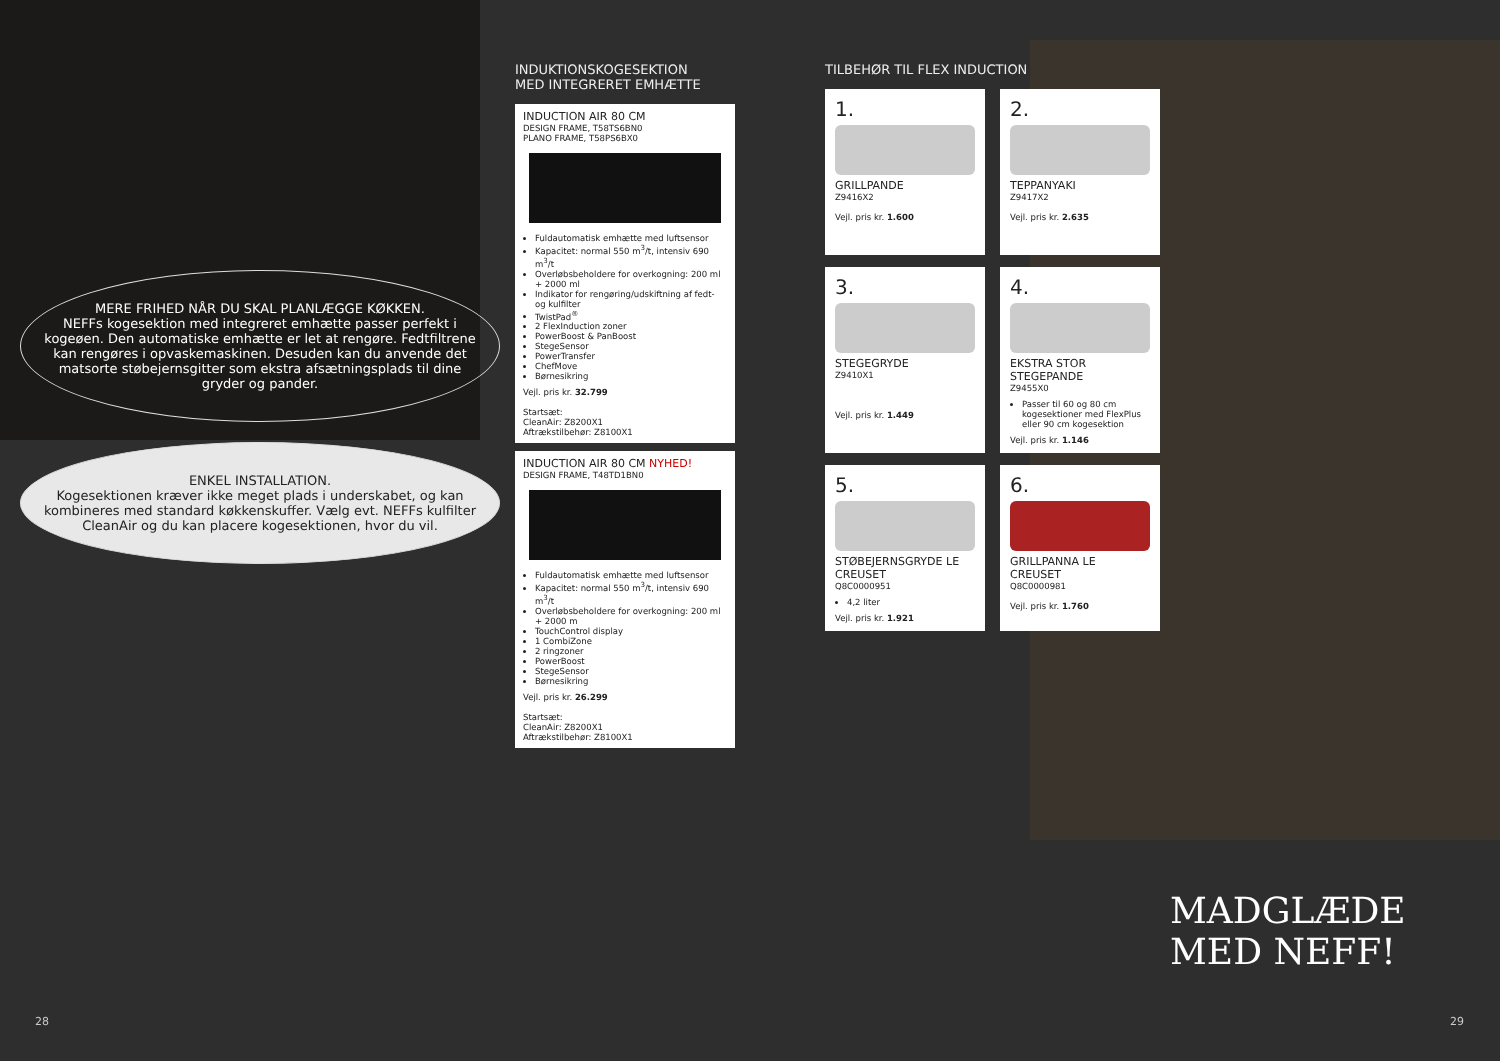MERE FRIHED NÅR DU SKAL PLANLÆGGE KØKKEN.
NEFFs kogesektion med integreret emhætte passer perfekt i kogeøen. Den automatiske emhætte er let at rengøre. Fedtfiltrene kan rengøres i opvaskemaskinen. Desuden kan du anvende det matsorte støbejernsgitter som ekstra afsætningsplads til dine gryder og pander.
ENKEL INSTALLATION.
Kogesektionen kræver ikke meget plads i underskabet, og kan kombineres med standard køkkenskuffer. Vælg evt. NEFFs kulfilter CleanAir og du kan placere kogesektionen, hvor du vil.
INDUKTIONSKOGESEKTION
MED INTEGRERET EMHÆTTE
INDUCTION AIR 80 CM
DESIGN FRAME, T58TS6BN0
PLANO FRAME, T58PS6BX0
Fuldautomatisk emhætte med luftsensor
Kapacitet: normal 550 m<sup>3</sup>/t, intensiv 690 m<sup>3</sup>/t
Overløbsbeholdere for overkogning: 200 ml + 2000 ml
Indikator for rengøring/udskiftning af fedt- og kulfilter
TwistPad<sup>®</sup>
2 FlexInduction zoner
PowerBoost & PanBoost
StegeSensor
PowerTransfer
ChefMove
Børnesikring
Vejl. pris kr. 32.799
Startsæt:
CleanAir: Z8200X1
Aftrækstilbehør: Z8100X1
INDUCTION AIR 80 CM NYHED!
DESIGN FRAME, T48TD1BN0
Fuldautomatisk emhætte med luftsensor
Kapacitet: normal 550 m<sup>3</sup>/t, intensiv 690 m<sup>3</sup>/t
Overløbsbeholdere for overkogning: 200 ml + 2000 m
TouchControl display
1 CombiZone
2 ringzoner
PowerBoost
StegeSensor
Børnesikring
Vejl. pris kr. 26.299
Startsæt:
CleanAir: Z8200X1
Aftrækstilbehør: Z8100X1
TILBEHØR TIL FLEX INDUCTION
1.
GRILLPANDE
Z9416X2
Vejl. pris kr. 1.600
2.
TEPPANYAKI
Z9417X2
Vejl. pris kr. 2.635
3.
STEGEGRYDE
Z9410X1
Vejl. pris kr. 1.449
4.
EKSTRA STOR STEGEPANDE
Z9455X0
Passer til 60 og 80 cm kogesektioner med FlexPlus eller 90 cm kogesektion
Vejl. pris kr. 1.146
5.
STØBEJERNSGRYDE LE CREUSET
Q8C0000951
4,2 liter
Vejl. pris kr. 1.921
6.
GRILLPANNA LE CREUSET
Q8C0000981
Vejl. pris kr. 1.760
MADGLÆDE MED NEFF!
28 29